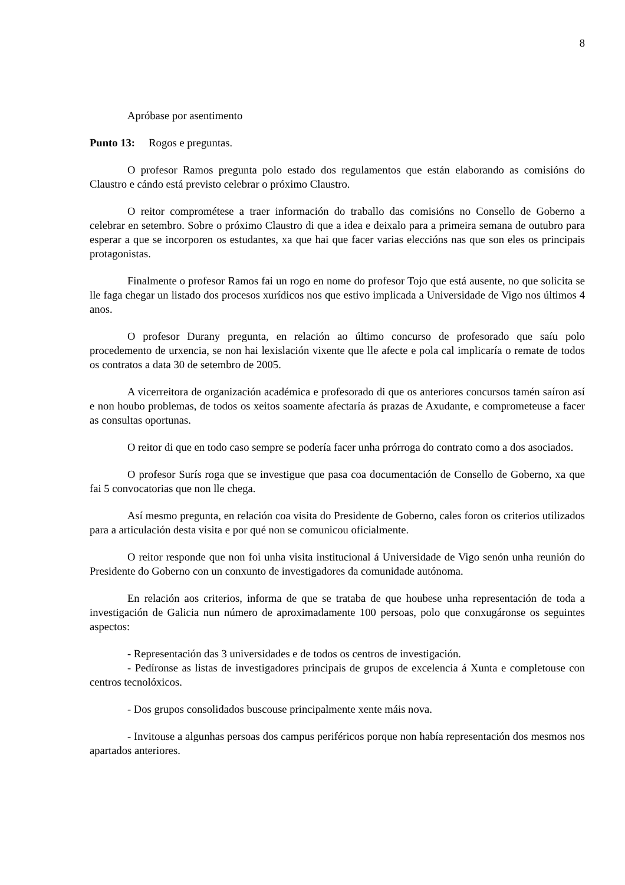8
Apróbase por asentimento
Punto 13: Rogos e preguntas.
O profesor Ramos pregunta polo estado dos regulamentos que están elaborando as comisións do Claustro e cándo está previsto celebrar o próximo Claustro.
O reitor comprométese a traer información do traballo das comisións no Consello de Goberno a celebrar en setembro. Sobre o próximo Claustro di que a idea e deixalo para a primeira semana de outubro para esperar a que se incorporen os estudantes, xa que hai que facer varias eleccións nas que son eles os principais protagonistas.
Finalmente o profesor Ramos fai un rogo en nome do profesor Tojo que está ausente, no que solicita se lle faga chegar un listado dos procesos xurídicos nos que estivo implicada a Universidade de Vigo nos últimos 4 anos.
O profesor Durany pregunta, en relación ao último concurso de profesorado que saíu polo procedemento de urxencia, se non hai lexislación vixente que lle afecte e pola cal implicaría o remate de todos os contratos a data 30 de setembro de 2005.
A vicerreitora de organización académica e profesorado di que os anteriores concursos tamén saíron así e non houbo problemas, de todos os xeitos soamente afectaría ás prazas de Axudante, e comprometeuse a facer as consultas oportunas.
O reitor di que en todo caso sempre se podería facer unha prórroga do contrato como a dos asociados.
O profesor Surís roga que se investigue que pasa coa documentación de Consello de Goberno, xa que fai 5 convocatorias que non lle chega.
Así mesmo pregunta, en relación coa visita do Presidente de Goberno, cales foron os criterios utilizados para a articulación desta visita e por qué non se comunicou oficialmente.
O reitor responde que non foi unha visita institucional á Universidade de Vigo senón unha reunión do Presidente do Goberno con un conxunto de investigadores da comunidade autónoma.
En relación aos criterios, informa de que se trataba de que houbese unha representación de toda a investigación de Galicia nun número de aproximadamente 100 persoas, polo que conxugáronse os seguintes aspectos:
- Representación das 3 universidades e de todos os centros de investigación.
- Pedíronse as listas de investigadores principais de grupos de excelencia á Xunta e completouse con centros tecnolóxicos.
- Dos grupos consolidados buscouse principalmente xente máis nova.
- Invitouse a algunhas persoas dos campus periféricos porque non había representación dos mesmos nos apartados anteriores.